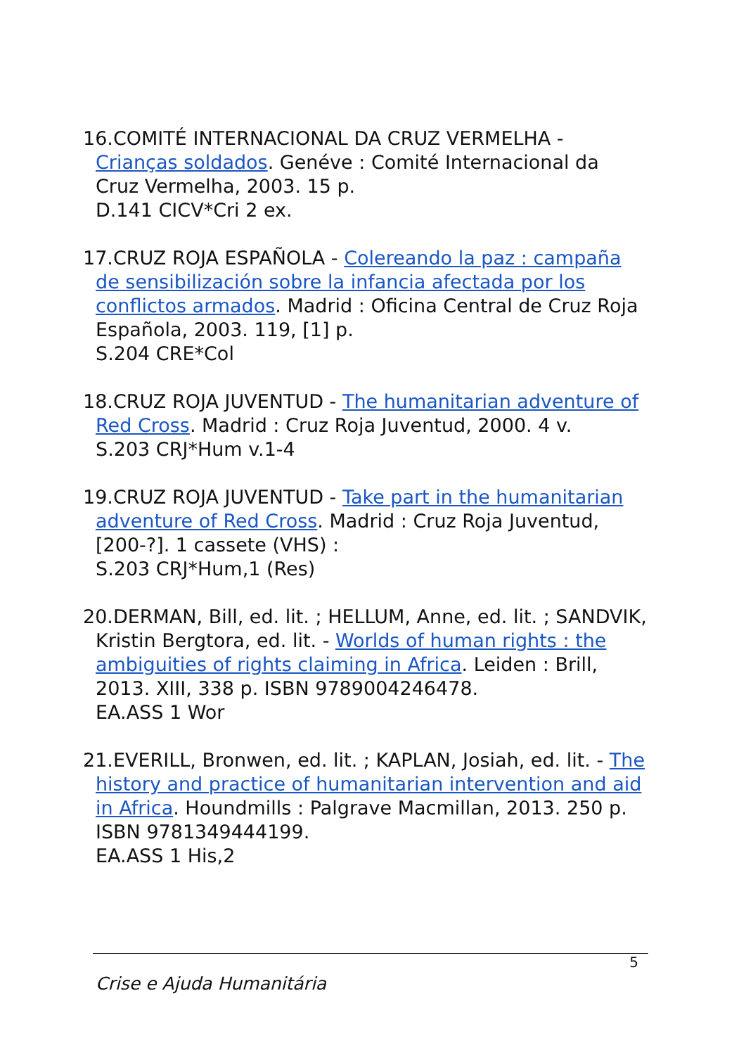16.COMITÉ INTERNACIONAL DA CRUZ VERMELHA - Crianças soldados. Genéve : Comité Internacional da Cruz Vermelha, 2003. 15 p.
D.141 CICV*Cri 2 ex.
17.CRUZ ROJA ESPAÑOLA - Colereando la paz : campaña de sensibilización sobre la infancia afectada por los conflictos armados. Madrid : Oficina Central de Cruz Roja Española, 2003. 119, [1] p.
S.204 CRE*Col
18.CRUZ ROJA JUVENTUD - The humanitarian adventure of Red Cross. Madrid : Cruz Roja Juventud, 2000. 4 v.
S.203 CRJ*Hum v.1-4
19.CRUZ ROJA JUVENTUD - Take part in the humanitarian adventure of Red Cross. Madrid : Cruz Roja Juventud, [200-?]. 1 cassete (VHS) :
S.203 CRJ*Hum,1 (Res)
20.DERMAN, Bill, ed. lit. ; HELLUM, Anne, ed. lit. ; SANDVIK, Kristin Bergtora, ed. lit. - Worlds of human rights : the ambiguities of rights claiming in Africa. Leiden : Brill, 2013. XIII, 338 p. ISBN 9789004246478.
EA.ASS 1 Wor
21.EVERILL, Bronwen, ed. lit. ; KAPLAN, Josiah, ed. lit. - The history and practice of humanitarian intervention and aid in Africa. Houndmills : Palgrave Macmillan, 2013. 250 p. ISBN 9781349444199.
EA.ASS 1 His,2
5
Crise e Ajuda Humanitária